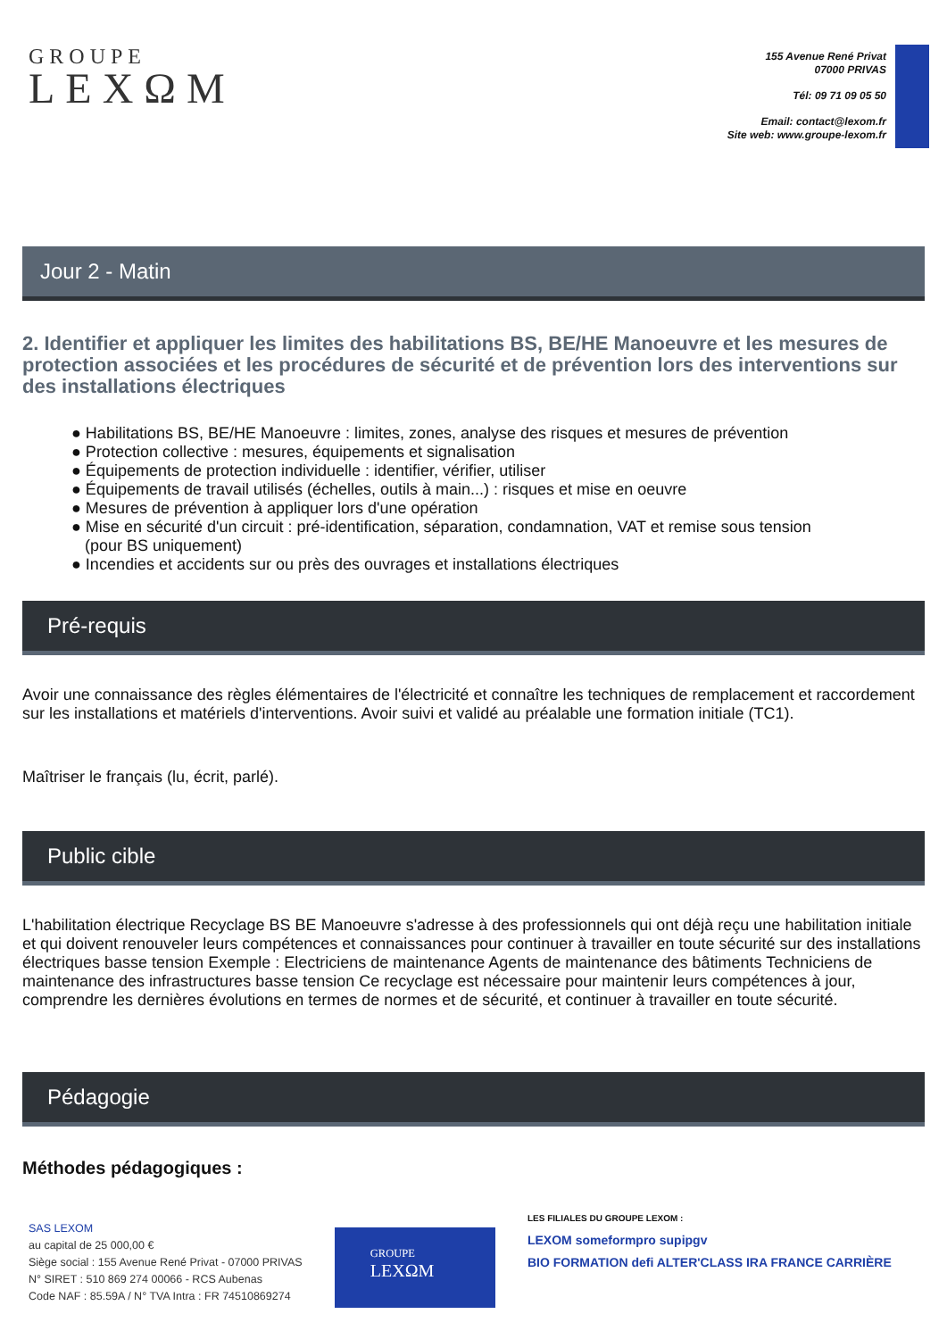GROUPE
LEXΩM
155 Avenue René Privat
07000 PRIVAS
Tél: 09 71 09 05 50
Email: contact@lexom.fr
Site web: www.groupe-lexom.fr
Jour 2 - Matin
2. Identifier et appliquer les limites des habilitations BS, BE/HE Manoeuvre et les mesures de protection associées et les procédures de sécurité et de prévention lors des interventions sur des installations électriques
● Habilitations BS, BE/HE Manoeuvre : limites, zones, analyse des risques et mesures de prévention
● Protection collective : mesures, équipements et signalisation
● Équipements de protection individuelle : identifier, vérifier, utiliser
● Équipements de travail utilisés (échelles, outils à main...) : risques et mise en oeuvre
● Mesures de prévention à appliquer lors d'une opération
● Mise en sécurité d'un circuit : pré-identification, séparation, condamnation, VAT et remise sous tension
(pour BS uniquement)
● Incendies et accidents sur ou près des ouvrages et installations électriques
Pré-requis
Avoir une connaissance des règles élémentaires de l'électricité et connaître les techniques de remplacement et raccordement sur les installations et matériels d'interventions. Avoir suivi et validé au préalable une formation initiale (TC1).
Maîtriser le français (lu, écrit, parlé).
Public cible
L'habilitation électrique Recyclage BS BE Manoeuvre s'adresse à des professionnels qui ont déjà reçu une habilitation initiale et qui doivent renouveler leurs compétences et connaissances pour continuer à travailler en toute sécurité sur des installations électriques basse tension Exemple : Electriciens de maintenance Agents de maintenance des bâtiments Techniciens de maintenance des infrastructures basse tension Ce recyclage est nécessaire pour maintenir leurs compétences à jour, comprendre les dernières évolutions en termes de normes et de sécurité, et continuer à travailler en toute sécurité.
Pédagogie
Méthodes pédagogiques :
SAS LEXOM
au capital de 25 000,00 €
Siège social : 155 Avenue René Privat - 07000 PRIVAS
N° SIRET : 510 869 274 00066 - RCS Aubenas
Code NAF : 85.59A / N° TVA Intra : FR 74510869274
GROUPE
LEXΩM
LES FILIALES DU GROUPE LEXOM :
LEXOM someformpro supipgv
BIO FORMATION defi ALTER'CLASS IRA FRANCE CARRIÈRE